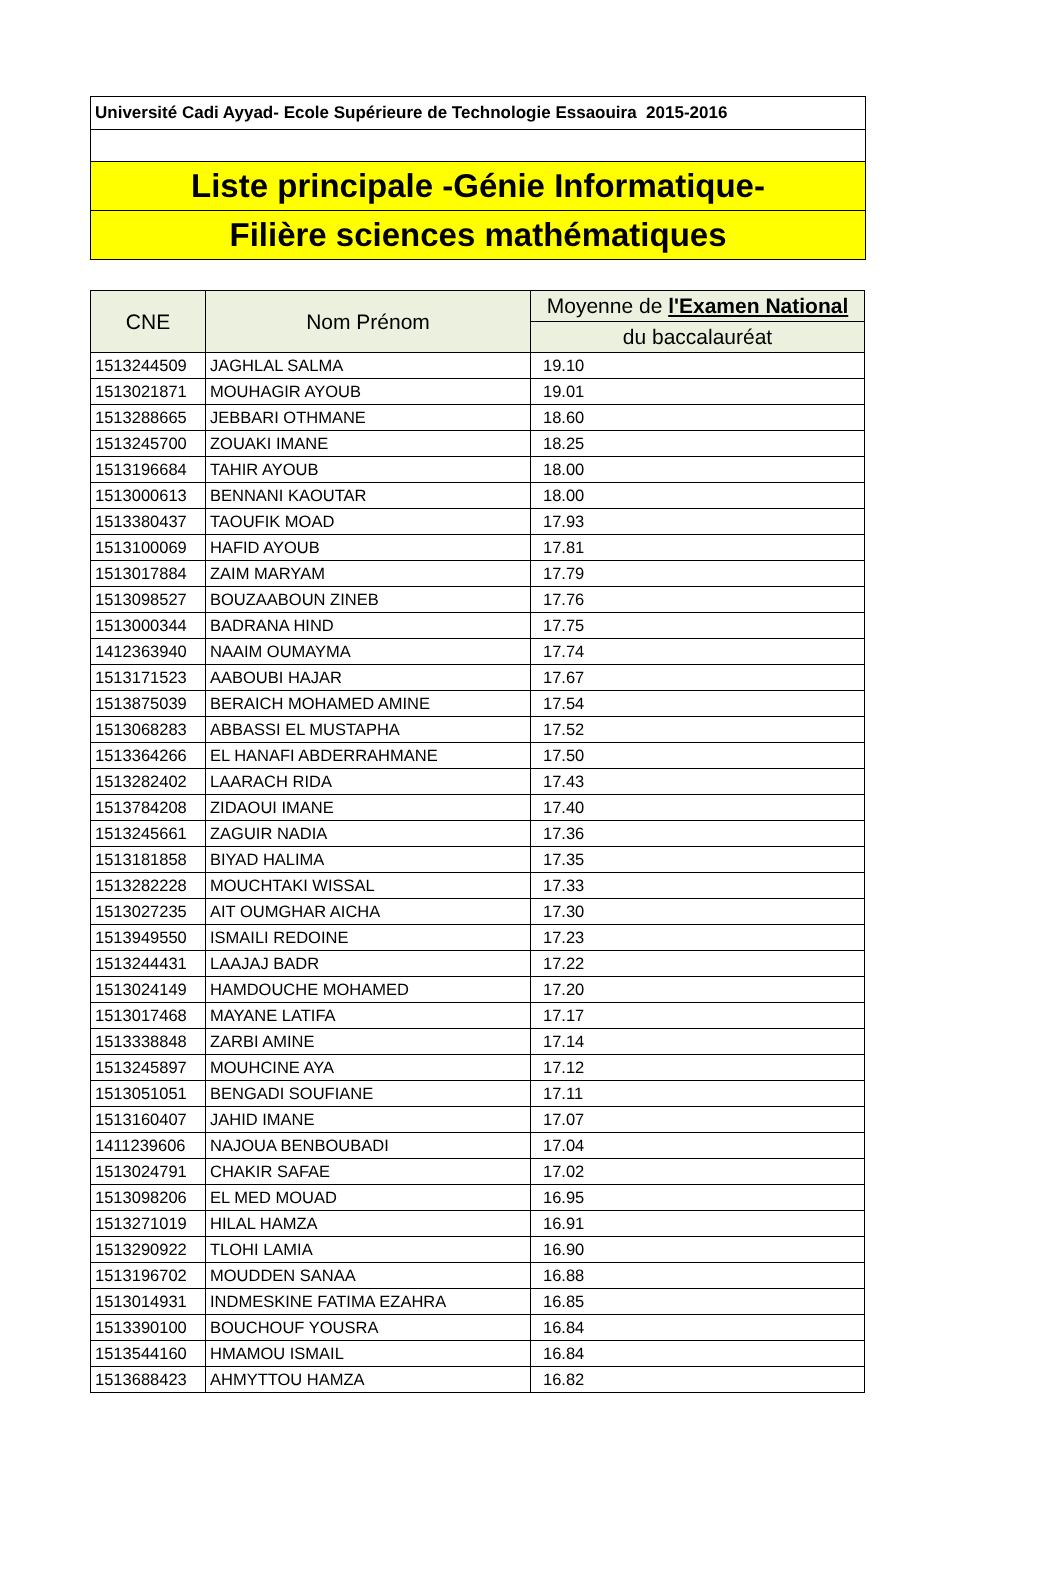Université Cadi Ayyad- Ecole Supérieure de Technologie Essaouira 2015-2016
Liste principale -Génie Informatique-
Filière sciences mathématiques
| CNE | Nom Prénom | Moyenne de l'Examen National |
| --- | --- | --- |
| | | du baccalauréat |
| 1513244509 | JAGHLAL SALMA | 19.10 |
| 1513021871 | MOUHAGIR AYOUB | 19.01 |
| 1513288665 | JEBBARI OTHMANE | 18.60 |
| 1513245700 | ZOUAKI IMANE | 18.25 |
| 1513196684 | TAHIR AYOUB | 18.00 |
| 1513000613 | BENNANI KAOUTAR | 18.00 |
| 1513380437 | TAOUFIK MOAD | 17.93 |
| 1513100069 | HAFID AYOUB | 17.81 |
| 1513017884 | ZAIM MARYAM | 17.79 |
| 1513098527 | BOUZAABOUN ZINEB | 17.76 |
| 1513000344 | BADRANA HIND | 17.75 |
| 1412363940 | NAAIM OUMAYMA | 17.74 |
| 1513171523 | AABOUBI HAJAR | 17.67 |
| 1513875039 | BERAICH MOHAMED AMINE | 17.54 |
| 1513068283 | ABBASSI EL MUSTAPHA | 17.52 |
| 1513364266 | EL HANAFI ABDERRAHMANE | 17.50 |
| 1513282402 | LAARACH RIDA | 17.43 |
| 1513784208 | ZIDAOUI IMANE | 17.40 |
| 1513245661 | ZAGUIR NADIA | 17.36 |
| 1513181858 | BIYAD HALIMA | 17.35 |
| 1513282228 | MOUCHTAKI WISSAL | 17.33 |
| 1513027235 | AIT OUMGHAR AICHA | 17.30 |
| 1513949550 | ISMAILI REDOINE | 17.23 |
| 1513244431 | LAAJAJ BADR | 17.22 |
| 1513024149 | HAMDOUCHE MOHAMED | 17.20 |
| 1513017468 | MAYANE LATIFA | 17.17 |
| 1513338848 | ZARBI AMINE | 17.14 |
| 1513245897 | MOUHCINE AYA | 17.12 |
| 1513051051 | BENGADI SOUFIANE | 17.11 |
| 1513160407 | JAHID IMANE | 17.07 |
| 1411239606 | NAJOUA BENBOUBADI | 17.04 |
| 1513024791 | CHAKIR SAFAE | 17.02 |
| 1513098206 | EL MED MOUAD | 16.95 |
| 1513271019 | HILAL HAMZA | 16.91 |
| 1513290922 | TLOHI LAMIA | 16.90 |
| 1513196702 | MOUDDEN SANAA | 16.88 |
| 1513014931 | INDMESKINE FATIMA EZAHRA | 16.85 |
| 1513390100 | BOUCHOUF YOUSRA | 16.84 |
| 1513544160 | HMAMOU ISMAIL | 16.84 |
| 1513688423 | AHMYTTOU HAMZA | 16.82 |